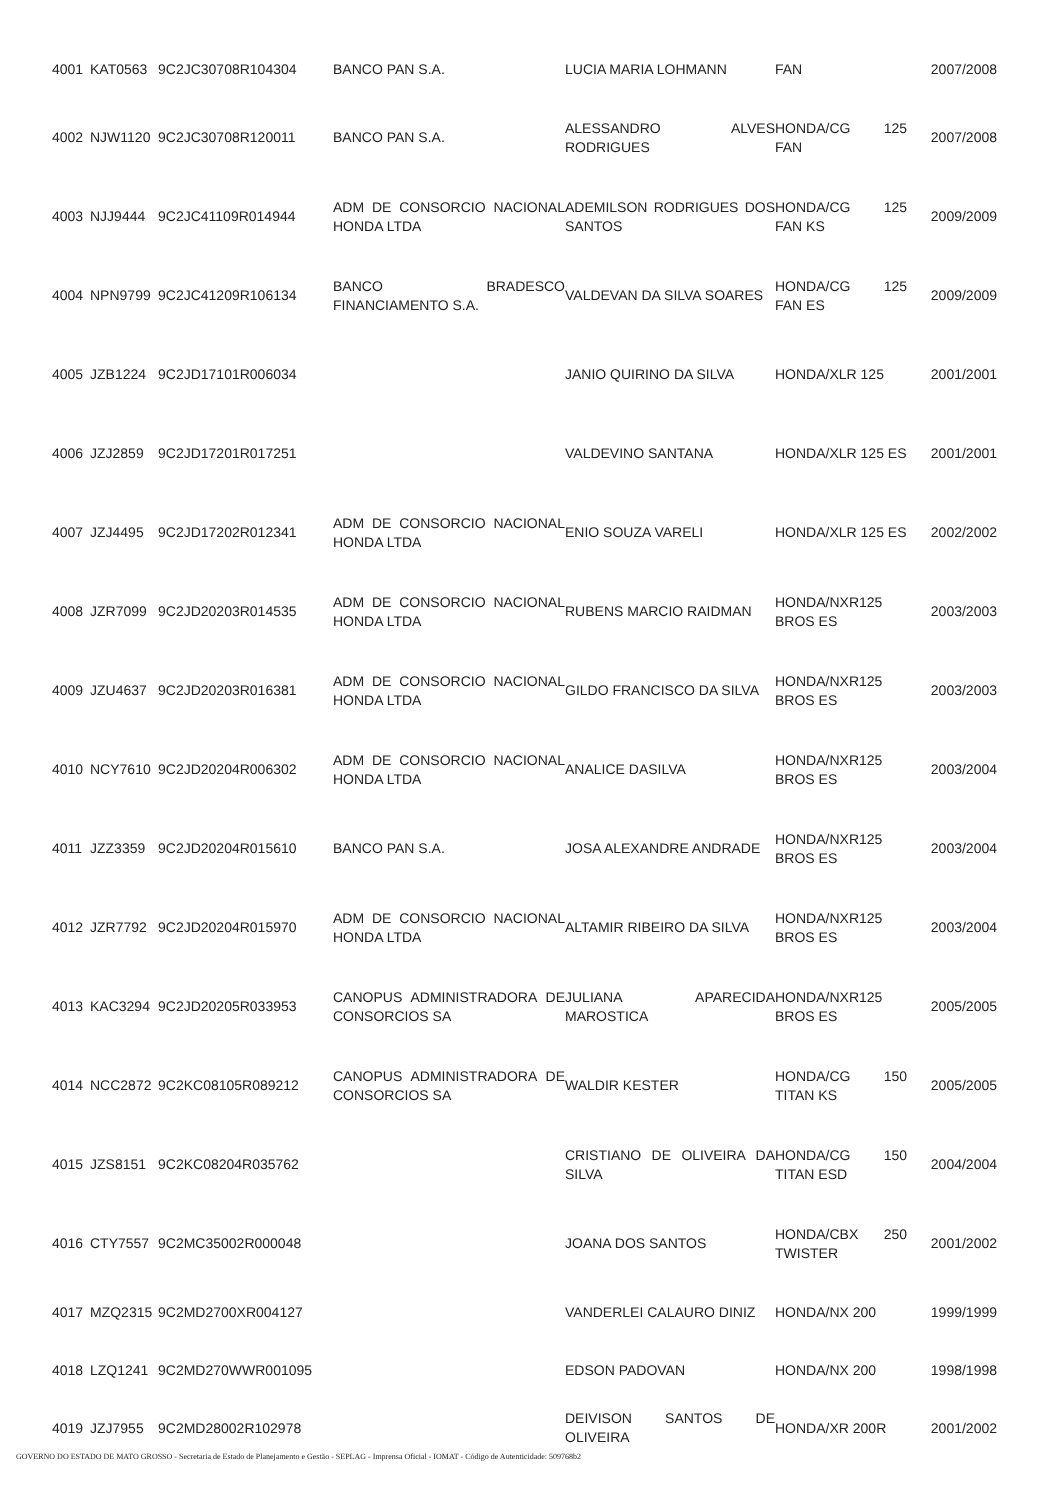| 4001 | KAT0563 | 9C2JC30708R104304 | BANCO PAN S.A. | LUCIA MARIA LOHMANN | FAN | 2007/2008 |
| 4002 | NJW1120 | 9C2JC30708R120011 | BANCO PAN S.A. | ALESSANDRO ALVES RODRIGUES | HONDA/CG 125 FAN | 2007/2008 |
| 4003 | NJJ9444 | 9C2JC41109R014944 | ADM DE CONSORCIO NACIONAL HONDA LTDA | ADEMILSON RODRIGUES DOS SANTOS | HONDA/CG 125 FAN KS | 2009/2009 |
| 4004 | NPN9799 | 9C2JC41209R106134 | BANCO BRADESCO FINANCIAMENTO S.A. | VALDEVAN DA SILVA SOARES | HONDA/CG 125 FAN ES | 2009/2009 |
| 4005 | JZB1224 | 9C2JD17101R006034 | | JANIO QUIRINO DA SILVA | HONDA/XLR 125 | 2001/2001 |
| 4006 | JZJ2859 | 9C2JD17201R017251 | | VALDEVINO SANTANA | HONDA/XLR 125 ES | 2001/2001 |
| 4007 | JZJ4495 | 9C2JD17202R012341 | ADM DE CONSORCIO NACIONAL HONDA LTDA | ENIO SOUZA VARELI | HONDA/XLR 125 ES | 2002/2002 |
| 4008 | JZR7099 | 9C2JD20203R014535 | ADM DE CONSORCIO NACIONAL HONDA LTDA | RUBENS MARCIO RAIDMAN | HONDA/NXR125 BROS ES | 2003/2003 |
| 4009 | JZU4637 | 9C2JD20203R016381 | ADM DE CONSORCIO NACIONAL HONDA LTDA | GILDO FRANCISCO DA SILVA | HONDA/NXR125 BROS ES | 2003/2003 |
| 4010 | NCY7610 | 9C2JD20204R006302 | ADM DE CONSORCIO NACIONAL HONDA LTDA | ANALICE DASILVA | HONDA/NXR125 BROS ES | 2003/2004 |
| 4011 | JZZ3359 | 9C2JD20204R015610 | BANCO PAN S.A. | JOSA ALEXANDRE ANDRADE | HONDA/NXR125 BROS ES | 2003/2004 |
| 4012 | JZR7792 | 9C2JD20204R015970 | ADM DE CONSORCIO NACIONAL HONDA LTDA | ALTAMIR RIBEIRO DA SILVA | HONDA/NXR125 BROS ES | 2003/2004 |
| 4013 | KAC3294 | 9C2JD20205R033953 | CANOPUS ADMINISTRADORA DE CONSORCIOS SA | JULIANA APARECIDA MAROSTICA | HONDA/NXR125 BROS ES | 2005/2005 |
| 4014 | NCC2872 | 9C2KC08105R089212 | CANOPUS ADMINISTRADORA DE CONSORCIOS SA | WALDIR KESTER | HONDA/CG 150 TITAN KS | 2005/2005 |
| 4015 | JZS8151 | 9C2KC08204R035762 | | CRISTIANO DE OLIVEIRA DA SILVA | HONDA/CG 150 TITAN ESD | 2004/2004 |
| 4016 | CTY7557 | 9C2MC35002R000048 | | JOANA DOS SANTOS | HONDA/CBX 250 TWISTER | 2001/2002 |
| 4017 | MZQ2315 | 9C2MD2700XR004127 | | VANDERLEI CALAURO DINIZ | HONDA/NX 200 | 1999/1999 |
| 4018 | LZQ1241 | 9C2MD270WWR001095 | | EDSON PADOVAN | HONDA/NX 200 | 1998/1998 |
| 4019 | JZJ7955 | 9C2MD28002R102978 | | DEIVISON SANTOS DE OLIVEIRA | HONDA/XR 200R | 2001/2002 |
GOVERNO DO ESTADO DE MATO GROSSO - Secretaria de Estado de Planejamento e Gestão - SEPLAG - Imprensa Oficial - IOMAT - Código de Autenticidade: 509768b2